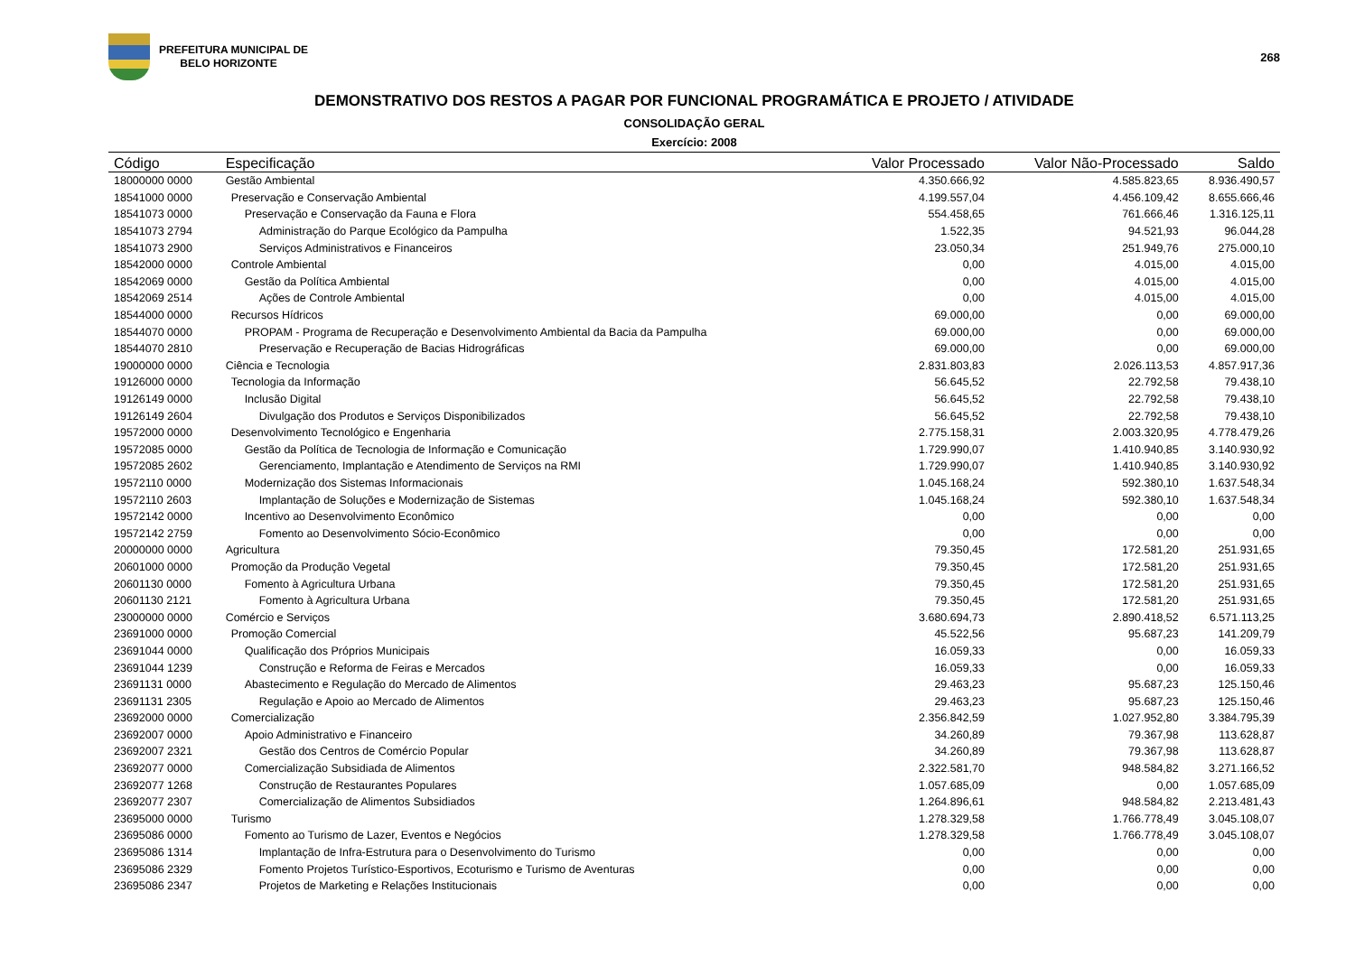PREFEITURA MUNICIPAL DE
BELO HORIZONTE
268
DEMONSTRATIVO DOS RESTOS A PAGAR POR FUNCIONAL PROGRAMÁTICA E PROJETO / ATIVIDADE
CONSOLIDAÇÃO GERAL
Exercício: 2008
| Código | Especificação | Valor Processado | Valor Não-Processado | Saldo |
| --- | --- | --- | --- | --- |
| 18000000 0000 | Gestão Ambiental | 4.350.666,92 | 4.585.823,65 | 8.936.490,57 |
| 18541000 0000 | Preservação e Conservação Ambiental | 4.199.557,04 | 4.456.109,42 | 8.655.666,46 |
| 18541073 0000 | Preservação e Conservação da Fauna e Flora | 554.458,65 | 761.666,46 | 1.316.125,11 |
| 18541073 2794 | Administração do Parque Ecológico da Pampulha | 1.522,35 | 94.521,93 | 96.044,28 |
| 18541073 2900 | Serviços Administrativos e Financeiros | 23.050,34 | 251.949,76 | 275.000,10 |
| 18542000 0000 | Controle Ambiental | 0,00 | 4.015,00 | 4.015,00 |
| 18542069 0000 | Gestão da Política Ambiental | 0,00 | 4.015,00 | 4.015,00 |
| 18542069 2514 | Ações de Controle Ambiental | 0,00 | 4.015,00 | 4.015,00 |
| 18544000 0000 | Recursos Hídricos | 69.000,00 | 0,00 | 69.000,00 |
| 18544070 0000 | PROPAM - Programa de Recuperação e Desenvolvimento Ambiental da Bacia da Pampulha | 69.000,00 | 0,00 | 69.000,00 |
| 18544070 2810 | Preservação e Recuperação de Bacias Hidrográficas | 69.000,00 | 0,00 | 69.000,00 |
| 19000000 0000 | Ciência e Tecnologia | 2.831.803,83 | 2.026.113,53 | 4.857.917,36 |
| 19126000 0000 | Tecnologia da Informação | 56.645,52 | 22.792,58 | 79.438,10 |
| 19126149 0000 | Inclusão Digital | 56.645,52 | 22.792,58 | 79.438,10 |
| 19126149 2604 | Divulgação dos Produtos e Serviços Disponibilizados | 56.645,52 | 22.792,58 | 79.438,10 |
| 19572000 0000 | Desenvolvimento Tecnológico e Engenharia | 2.775.158,31 | 2.003.320,95 | 4.778.479,26 |
| 19572085 0000 | Gestão da Política de Tecnologia de Informação e Comunicação | 1.729.990,07 | 1.410.940,85 | 3.140.930,92 |
| 19572085 2602 | Gerenciamento, Implantação e Atendimento de Serviços na RMI | 1.729.990,07 | 1.410.940,85 | 3.140.930,92 |
| 19572110 0000 | Modernização dos Sistemas Informacionais | 1.045.168,24 | 592.380,10 | 1.637.548,34 |
| 19572110 2603 | Implantação de Soluções e Modernização de Sistemas | 1.045.168,24 | 592.380,10 | 1.637.548,34 |
| 19572142 0000 | Incentivo ao Desenvolvimento Econômico | 0,00 | 0,00 | 0,00 |
| 19572142 2759 | Fomento ao Desenvolvimento Sócio-Econômico | 0,00 | 0,00 | 0,00 |
| 20000000 0000 | Agricultura | 79.350,45 | 172.581,20 | 251.931,65 |
| 20601000 0000 | Promoção da Produção Vegetal | 79.350,45 | 172.581,20 | 251.931,65 |
| 20601130 0000 | Fomento à Agricultura Urbana | 79.350,45 | 172.581,20 | 251.931,65 |
| 20601130 2121 | Fomento à Agricultura Urbana | 79.350,45 | 172.581,20 | 251.931,65 |
| 23000000 0000 | Comércio e Serviços | 3.680.694,73 | 2.890.418,52 | 6.571.113,25 |
| 23691000 0000 | Promoção Comercial | 45.522,56 | 95.687,23 | 141.209,79 |
| 23691044 0000 | Qualificação dos Próprios Municipais | 16.059,33 | 0,00 | 16.059,33 |
| 23691044 1239 | Construção e Reforma de Feiras e Mercados | 16.059,33 | 0,00 | 16.059,33 |
| 23691131 0000 | Abastecimento e Regulação do Mercado de Alimentos | 29.463,23 | 95.687,23 | 125.150,46 |
| 23691131 2305 | Regulação e Apoio ao Mercado de Alimentos | 29.463,23 | 95.687,23 | 125.150,46 |
| 23692000 0000 | Comercialização | 2.356.842,59 | 1.027.952,80 | 3.384.795,39 |
| 23692007 0000 | Apoio Administrativo e Financeiro | 34.260,89 | 79.367,98 | 113.628,87 |
| 23692007 2321 | Gestão dos Centros de Comércio Popular | 34.260,89 | 79.367,98 | 113.628,87 |
| 23692077 0000 | Comercialização Subsidiada de Alimentos | 2.322.581,70 | 948.584,82 | 3.271.166,52 |
| 23692077 1268 | Construção de Restaurantes Populares | 1.057.685,09 | 0,00 | 1.057.685,09 |
| 23692077 2307 | Comercialização de Alimentos Subsidiados | 1.264.896,61 | 948.584,82 | 2.213.481,43 |
| 23695000 0000 | Turismo | 1.278.329,58 | 1.766.778,49 | 3.045.108,07 |
| 23695086 0000 | Fomento ao Turismo de Lazer, Eventos e Negócios | 1.278.329,58 | 1.766.778,49 | 3.045.108,07 |
| 23695086 1314 | Implantação de Infra-Estrutura para o Desenvolvimento do Turismo | 0,00 | 0,00 | 0,00 |
| 23695086 2329 | Fomento Projetos Turístico-Esportivos, Ecoturismo e Turismo de Aventuras | 0,00 | 0,00 | 0,00 |
| 23695086 2347 | Projetos de Marketing e Relações Institucionais | 0,00 | 0,00 | 0,00 |